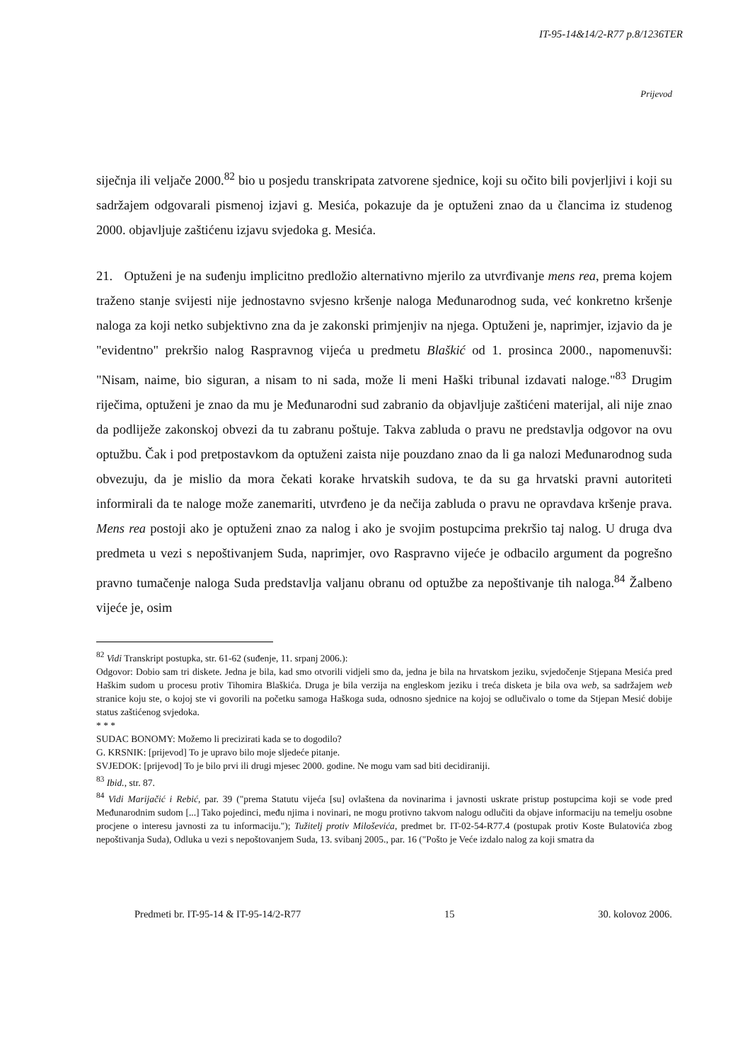IT-95-14&14/2-R77 p.8/1236TER
Prijevod
siječnja ili veljače 2000.<sup>82</sup> bio u posjedu transkripata zatvorene sjednice, koji su očito bili povjerljivi i koji su sadržajem odgovarali pismenoj izjavi g. Mesića, pokazuje da je optuženi znao da u člancima iz studenog 2000. objavljuje zaštićenu izjavu svjedoka g. Mesića.
21. Optuženi je na suđenju implicitno predložio alternativno mjerilo za utvrđivanje mens rea, prema kojem traženo stanje svijesti nije jednostavno svjesno kršenje naloga Međunarodnog suda, već konkretno kršenje naloga za koji netko subjektivno zna da je zakonski primjenjiv na njega. Optuženi je, naprimjer, izjavio da je "evidentno" prekršio nalog Raspravnog vijeća u predmetu Blaškić od 1. prosinca 2000., napomenuvši: "Nisam, naime, bio siguran, a nisam to ni sada, može li meni Haški tribunal izdavati naloge."<sup>83</sup> Drugim riječima, optuženi je znao da mu je Međunarodni sud zabranio da objavljuje zaštićeni materijal, ali nije znao da podliježe zakonskoj obvezi da tu zabranu poštuje. Takva zabluda o pravu ne predstavlja odgovor na ovu optužbu. Čak i pod pretpostavkom da optuženi zaista nije pouzdano znao da li ga nalozi Međunarodnog suda obvezuju, da je mislio da mora čekati korake hrvatskih sudova, te da su ga hrvatski pravni autoriteti informirali da te naloge može zanemariti, utvrđeno je da nečija zabluda o pravu ne opravdava kršenje prava. Mens rea postoji ako je optuženi znao za nalog i ako je svojim postupcima prekršio taj nalog. U druga dva predmeta u vezi s nepoštivanjem Suda, naprimjer, ovo Raspravno vijeće je odbacilo argument da pogrešno pravno tumačenje naloga Suda predstavlja valjanu obranu od optužbe za nepoštivanje tih naloga.<sup>84</sup> Žalbeno vijeće je, osim
<sup>82</sup> Vidi Transkript postupka, str. 61-62 (suđenje, 11. srpanj 2006.):
Odgovor: Dobio sam tri diskete. Jedna je bila, kad smo otvorili vidjeli smo da, jedna je bila na hrvatskom jeziku, svjedočenje Stjepana Mesića pred Haškim sudom u procesu protiv Tihomira Blaškića. Druga je bila verzija na engleskom jeziku i treća disketa je bila ova web, sa sadržajem web stranice koju ste, o kojoj ste vi govorili na početku samoga Haškoga suda, odnosno sjednice na kojoj se odlučivalo o tome da Stjepan Mesić dobije status zaštićenog svjedoka.
* * *
SUDAC BONOMY: Možemo li precizirati kada se to dogodilo?
G. KRSNIK: [prijevod] To je upravo bilo moje sljedeće pitanje.
SVJEDOK: [prijevod] To je bilo prvi ili drugi mjesec 2000. godine. Ne mogu vam sad biti decidiraniji.
<sup>83</sup> Ibid., str. 87.
<sup>84</sup> Vidi Marijačić i Rebić, par. 39 ("prema Statutu vijeća [su] ovlaštena da novinarima i javnosti uskrate pristup postupcima koji se vode pred Međunarodnim sudom [...] Tako pojedinci, među njima i novinari, ne mogu protivno takvom nalogu odlučiti da objave informaciju na temelju osobne procjene o interesu javnosti za tu informaciju."); Tužitelj protiv Miloševića, predmet br. IT-02-54-R77.4 (postupak protiv Koste Bulatovića zbog nepoštivanja Suda), Odluka u vezi s nepoštovanjem Suda, 13. svibanj 2005., par. 16 ("Pošto je Veće izdalo nalog za koji smatra da
Predmeti br. IT-95-14 & IT-95-14/2-R77 15 30. kolovoz 2006.